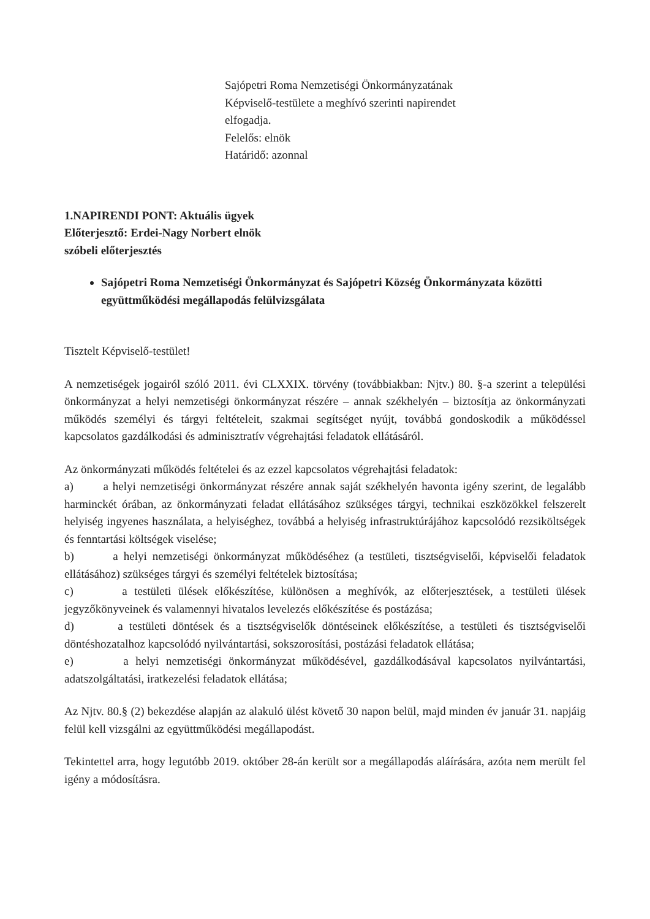Sajópetri Roma Nemzetiségi Önkormányzatának
Képviselő-testülete a meghívó szerinti napirendet
elfogadja.
Felelős: elnök
Határidő: azonnal
1.NAPIRENDI PONT: Aktuális ügyek
Előterjesztő: Erdei-Nagy Norbert elnök
szóbeli előterjesztés
Sajópetri Roma Nemzetiségi Önkormányzat és Sajópetri Község Önkormányzata közötti együttműködési megállapodás felülvizsgálata
Tisztelt Képviselő-testület!
A nemzetiségek jogairól szóló 2011. évi CLXXIX. törvény (továbbiakban: Njtv.) 80. §-a szerint a települési önkormányzat a helyi nemzetiségi önkormányzat részére – annak székhelyén – biztosítja az önkormányzati működés személyi és tárgyi feltételeit, szakmai segítséget nyújt, továbbá gondoskodik a működéssel kapcsolatos gazdálkodási és adminisztratív végrehajtási feladatok ellátásáról.
Az önkormányzati működés feltételei és az ezzel kapcsolatos végrehajtási feladatok:
a) a helyi nemzetiségi önkormányzat részére annak saját székhelyén havonta igény szerint, de legalább harminckét órában, az önkormányzati feladat ellátásához szükséges tárgyi, technikai eszközökkel felszerelt helyiség ingyenes használata, a helyiséghez, továbbá a helyiség infrastruktúrájához kapcsolódó rezsiköltségek és fenntartási költségek viselése;
b) a helyi nemzetiségi önkormányzat működéséhez (a testületi, tisztségviselői, képviselői feladatok ellátásához) szükséges tárgyi és személyi feltételek biztosítása;
c) a testületi ülések előkészítése, különösen a meghívók, az előterjesztések, a testületi ülések jegyzőkönyveinek és valamennyi hivatalos levelezés előkészítése és postázása;
d) a testületi döntések és a tisztségviselők döntéseinek előkészítése, a testületi és tisztségviselői döntéshozatalhoz kapcsolódó nyilvántartási, sokszorosítási, postázási feladatok ellátása;
e) a helyi nemzetiségi önkormányzat működésével, gazdálkodásával kapcsolatos nyilvántartási, adatszolgáltatási, iratkezelési feladatok ellátása;
Az Njtv. 80.§ (2) bekezdése alapján az alakuló ülést követő 30 napon belül, majd minden év január 31. napjáig felül kell vizsgálni az együttműködési megállapodást.
Tekintettel arra, hogy legutóbb 2019. október 28-án került sor a megállapodás aláírására, azóta nem merült fel igény a módosításra.